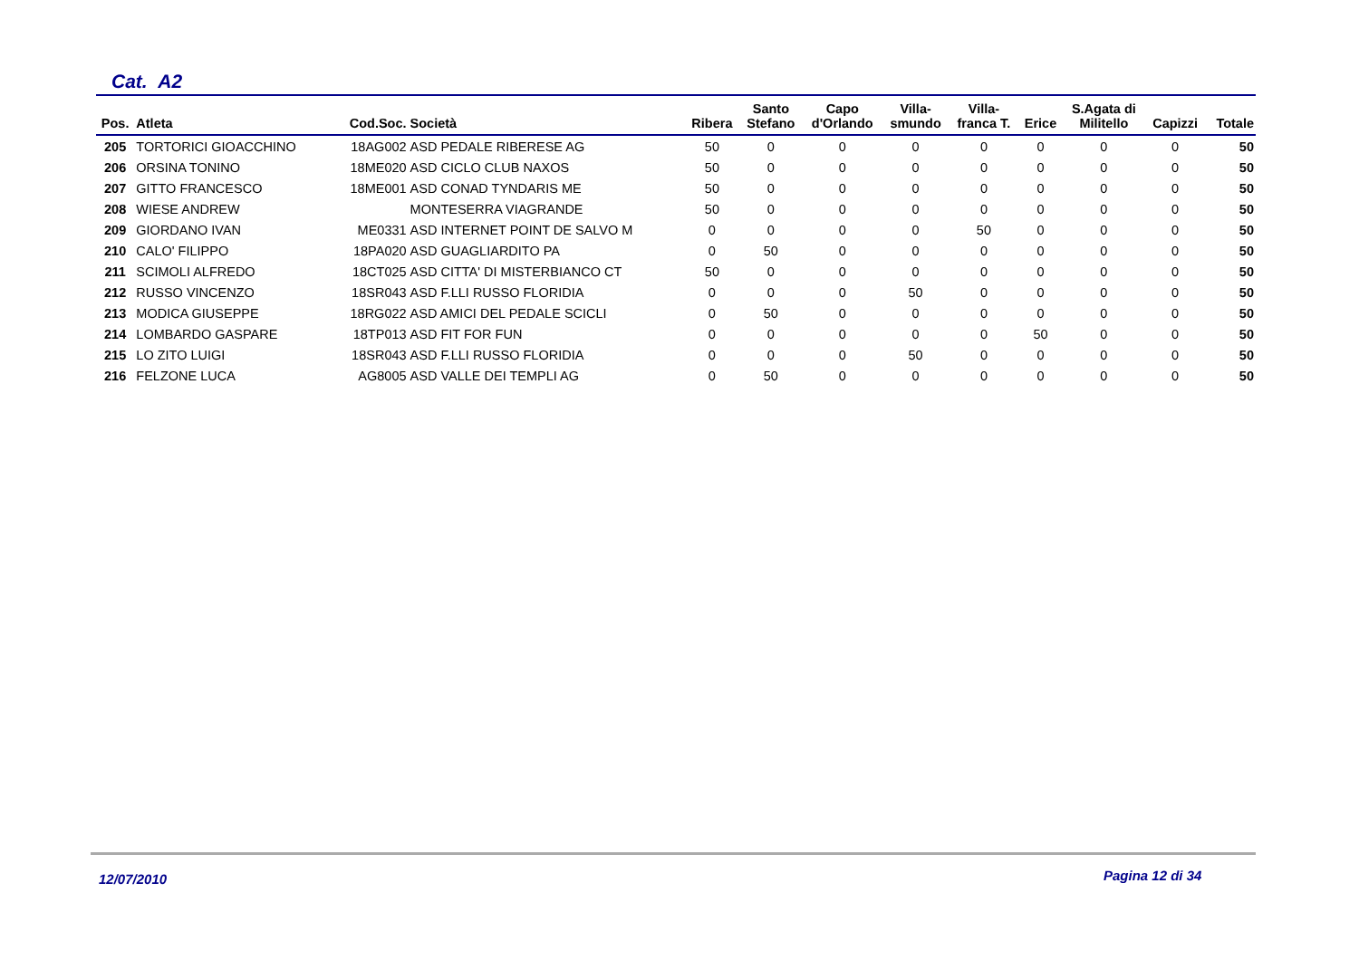Cat. A2
| Pos. | Atleta | Cod.Soc. | Società | Ribera | Santo Stefano | Capo d'Orlando | Villa- smundo | Villa- franca T. | Erice | S.Agata di Militello | Capizzi | Totale |
| --- | --- | --- | --- | --- | --- | --- | --- | --- | --- | --- | --- | --- |
| 205 | TORTORICI GIOACCHINO | 18AG002 | ASD PEDALE RIBERESE AG | 50 | 0 | 0 | 0 | 0 | 0 | 0 | 0 | 50 |
| 206 | ORSINA TONINO | 18ME020 | ASD CICLO CLUB NAXOS | 50 | 0 | 0 | 0 | 0 | 0 | 0 | 0 | 50 |
| 207 | GITTO FRANCESCO | 18ME001 | ASD CONAD TYNDARIS ME | 50 | 0 | 0 | 0 | 0 | 0 | 0 | 0 | 50 |
| 208 | WIESE ANDREW | | MONTESERRA VIAGRANDE | 50 | 0 | 0 | 0 | 0 | 0 | 0 | 0 | 50 |
| 209 | GIORDANO IVAN | ME0331 | ASD INTERNET POINT DE SALVO M | 0 | 0 | 0 | 0 | 50 | 0 | 0 | 0 | 50 |
| 210 | CALO' FILIPPO | 18PA020 | ASD GUAGLIARDITO PA | 0 | 50 | 0 | 0 | 0 | 0 | 0 | 0 | 50 |
| 211 | SCIMOLI ALFREDO | 18CT025 | ASD CITTA' DI MISTERBIANCO CT | 50 | 0 | 0 | 0 | 0 | 0 | 0 | 0 | 50 |
| 212 | RUSSO VINCENZO | 18SR043 | ASD F.LLI RUSSO FLORIDIA | 0 | 0 | 0 | 50 | 0 | 0 | 0 | 0 | 50 |
| 213 | MODICA GIUSEPPE | 18RG022 | ASD AMICI DEL PEDALE SCICLI | 0 | 50 | 0 | 0 | 0 | 0 | 0 | 0 | 50 |
| 214 | LOMBARDO GASPARE | 18TP013 | ASD FIT FOR FUN | 0 | 0 | 0 | 0 | 0 | 50 | 0 | 0 | 50 |
| 215 | LO ZITO LUIGI | 18SR043 | ASD F.LLI RUSSO FLORIDIA | 0 | 0 | 0 | 50 | 0 | 0 | 0 | 0 | 50 |
| 216 | FELZONE LUCA | AG8005 | ASD VALLE DEI TEMPLI AG | 0 | 50 | 0 | 0 | 0 | 0 | 0 | 0 | 50 |
12/07/2010 Pagina 12 di 34